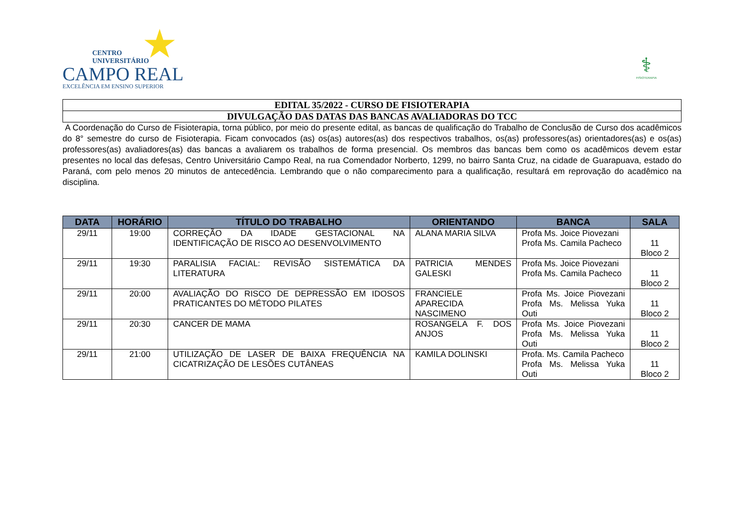★
CENTRO
UNIVERSITÁRIO
CAMPO REAL
EXCELÊNCIA EM ENSINO SUPERIOR
⚕
FISIOTERAPIA
EDITAL 35/2022 - CURSO DE FISIOTERAPIA
DIVULGAÇÃO DAS DATAS DAS BANCAS AVALIADORAS DO TCC
A Coordenação do Curso de Fisioterapia, torna público, por meio do presente edital, as bancas de qualificação do Trabalho de Conclusão de Curso dos acadêmicos do 8° semestre do curso de Fisioterapia. Ficam convocados (as) os(as) autores(as) dos respectivos trabalhos, os(as) professores(as) orientadores(as) e os(as) professores(as) avaliadores(as) das bancas a avaliarem os trabalhos de forma presencial. Os membros das bancas bem como os acadêmicos devem estar presentes no local das defesas, Centro Universitário Campo Real, na rua Comendador Norberto, 1299, no bairro Santa Cruz, na cidade de Guarapuava, estado do Paraná, com pelo menos 20 minutos de antecedência. Lembrando que o não comparecimento para a qualificação, resultará em reprovação do acadêmico na disciplina.
| DATA | HORÁRIO | TÍTULO DO TRABALHO | ORIENTANDO | BANCA | SALA |
| --- | --- | --- | --- | --- | --- |
| 29/11 | 19:00 | CORREÇÃO DA IDADE GESTACIONAL NA IDENTIFICAÇÃO DE RISCO AO DESENVOLVIMENTO | ALANA MARIA SILVA | Profa Ms. Joice Piovezani Profa Ms. Camila Pacheco | 11 Bloco 2 |
| 29/11 | 19:30 | PARALISIA FACIAL: REVISÃO SISTEMÁTICA DA LITERATURA | PATRICIA MENDES GALESKI | Profa Ms. Joice Piovezani Profa Ms. Camila Pacheco | 11 Bloco 2 |
| 29/11 | 20:00 | AVALIAÇÃO DO RISCO DE DEPRESSÃO EM IDOSOS PRATICANTES DO MÉTODO PILATES | FRANCIELE APARECIDA NASCIMENO | Profa Ms. Joice Piovezani Profa Ms. Melissa Yuka Outi | 11 Bloco 2 |
| 29/11 | 20:30 | CANCER DE MAMA | ROSANGELA F. DOS ANJOS | Profa Ms. Joice Piovezani Profa Ms. Melissa Yuka Outi | 11 Bloco 2 |
| 29/11 | 21:00 | UTILIZAÇÃO DE LASER DE BAIXA FREQUÊNCIA NA CICATRIZAÇÃO DE LESÕES CUTÂNEAS | KAMILA DOLINSKI | Profa. Ms. Camila Pacheco Profa Ms. Melissa Yuka Outi | 11 Bloco 2 |